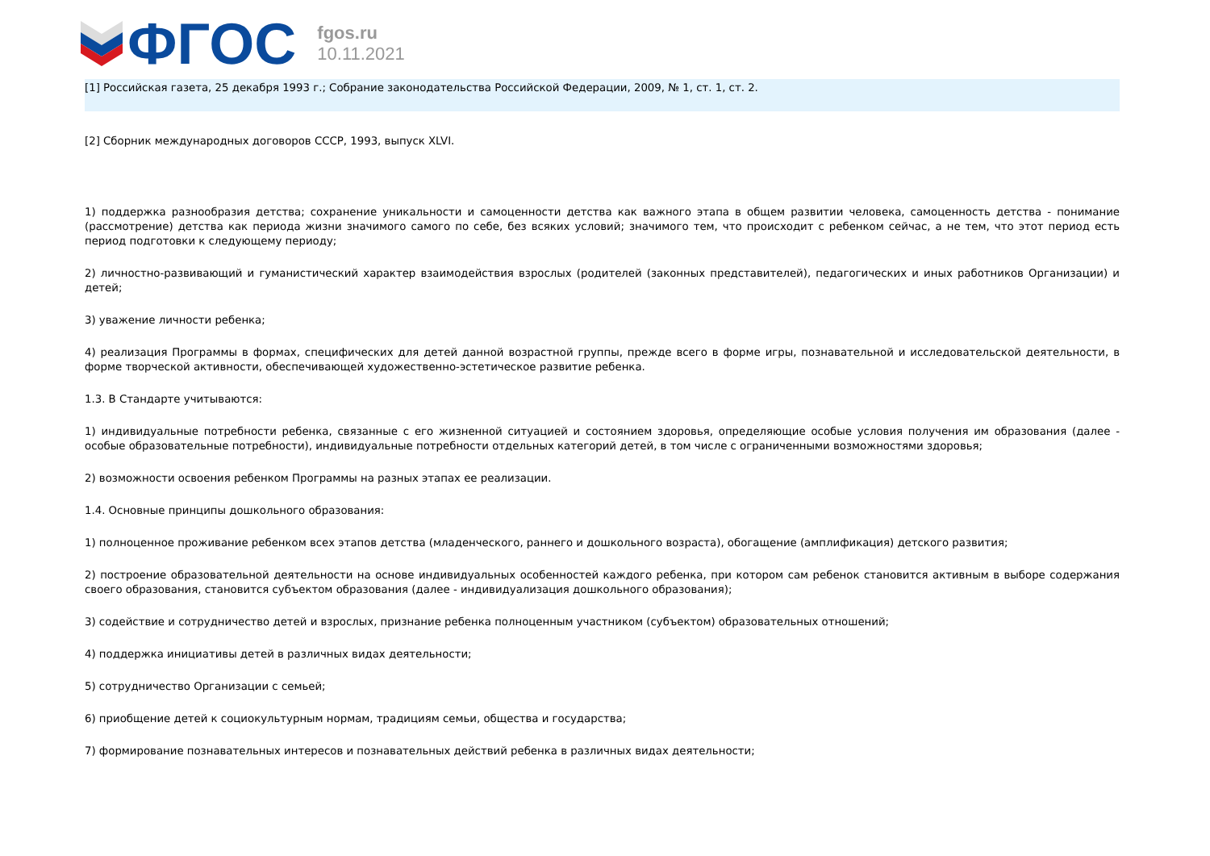ФГОС
fgos.ru
10.11.2021
[1] Российская газета, 25 декабря 1993 г.; Собрание законодательства Российской Федерации, 2009, № 1, ст. 1, ст. 2.
[2] Сборник международных договоров СССР, 1993, выпуск XLVI.
1) поддержка разнообразия детства; сохранение уникальности и самоценности детства как важного этапа в общем развитии человека, самоценность детства - понимание (рассмотрение) детства как периода жизни значимого самого по себе, без всяких условий; значимого тем, что происходит с ребенком сейчас, а не тем, что этот период есть период подготовки к следующему периоду;
2) личностно-развивающий и гуманистический характер взаимодействия взрослых (родителей (законных представителей), педагогических и иных работников Организации) и детей;
3) уважение личности ребенка;
4) реализация Программы в формах, специфических для детей данной возрастной группы, прежде всего в форме игры, познавательной и исследовательской деятельности, в форме творческой активности, обеспечивающей художественно-эстетическое развитие ребенка.
1.3. В Стандарте учитываются:
1) индивидуальные потребности ребенка, связанные с его жизненной ситуацией и состоянием здоровья, определяющие особые условия получения им образования (далее - особые образовательные потребности), индивидуальные потребности отдельных категорий детей, в том числе с ограниченными возможностями здоровья;
2) возможности освоения ребенком Программы на разных этапах ее реализации.
1.4. Основные принципы дошкольного образования:
1) полноценное проживание ребенком всех этапов детства (младенческого, раннего и дошкольного возраста), обогащение (амплификация) детского развития;
2) построение образовательной деятельности на основе индивидуальных особенностей каждого ребенка, при котором сам ребенок становится активным в выборе содержания своего образования, становится субъектом образования (далее - индивидуализация дошкольного образования);
3) содействие и сотрудничество детей и взрослых, признание ребенка полноценным участником (субъектом) образовательных отношений;
4) поддержка инициативы детей в различных видах деятельности;
5) сотрудничество Организации с семьей;
6) приобщение детей к социокультурным нормам, традициям семьи, общества и государства;
7) формирование познавательных интересов и познавательных действий ребенка в различных видах деятельности;